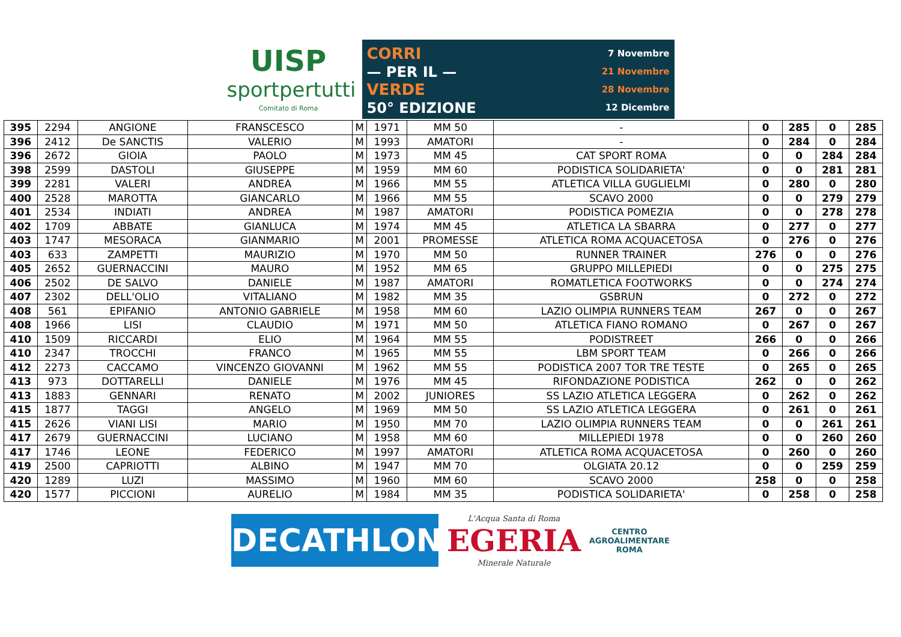UISP
sportpertutti
Comitato di Roma
CORRI
— PER IL —
VERDE
50° EDIZIONE
7 Novembre
21 Novembre
28 Novembre
12 Dicembre
| 395 | 2294 | ANGIONE | FRANSCESCO | M | 1971 | MM 50 | - | 0 | 285 | 0 | 285 |
| 396 | 2412 | De SANCTIS | VALERIO | M | 1993 | AMATORI | - | 0 | 284 | 0 | 284 |
| 396 | 2672 | GIOIA | PAOLO | M | 1973 | MM 45 | CAT SPORT ROMA | 0 | 0 | 284 | 284 |
| 398 | 2599 | DASTOLI | GIUSEPPE | M | 1959 | MM 60 | PODISTICA SOLIDARIETA' | 0 | 0 | 281 | 281 |
| 399 | 2281 | VALERI | ANDREA | M | 1966 | MM 55 | ATLETICA VILLA GUGLIELMI | 0 | 280 | 0 | 280 |
| 400 | 2528 | MAROTTA | GIANCARLO | M | 1966 | MM 55 | SCAVO 2000 | 0 | 0 | 279 | 279 |
| 401 | 2534 | INDIATI | ANDREA | M | 1987 | AMATORI | PODISTICA POMEZIA | 0 | 0 | 278 | 278 |
| 402 | 1709 | ABBATE | GIANLUCA | M | 1974 | MM 45 | ATLETICA LA SBARRA | 0 | 277 | 0 | 277 |
| 403 | 1747 | MESORACA | GIANMARIO | M | 2001 | PROMESSE | ATLETICA ROMA ACQUACETOSA | 0 | 276 | 0 | 276 |
| 403 | 633 | ZAMPETTI | MAURIZIO | M | 1970 | MM 50 | RUNNER TRAINER | 276 | 0 | 0 | 276 |
| 405 | 2652 | GUERNACCINI | MAURO | M | 1952 | MM 65 | GRUPPO MILLEPIEDI | 0 | 0 | 275 | 275 |
| 406 | 2502 | DE SALVO | DANIELE | M | 1987 | AMATORI | ROMATLETICA FOOTWORKS | 0 | 0 | 274 | 274 |
| 407 | 2302 | DELL'OLIO | VITALIANO | M | 1982 | MM 35 | GSBRUN | 0 | 272 | 0 | 272 |
| 408 | 561 | EPIFANIO | ANTONIO GABRIELE | M | 1958 | MM 60 | LAZIO OLIMPIA RUNNERS TEAM | 267 | 0 | 0 | 267 |
| 408 | 1966 | LISI | CLAUDIO | M | 1971 | MM 50 | ATLETICA FIANO ROMANO | 0 | 267 | 0 | 267 |
| 410 | 1509 | RICCARDI | ELIO | M | 1964 | MM 55 | PODISTREET | 266 | 0 | 0 | 266 |
| 410 | 2347 | TROCCHI | FRANCO | M | 1965 | MM 55 | LBM SPORT TEAM | 0 | 266 | 0 | 266 |
| 412 | 2273 | CACCAMO | VINCENZO GIOVANNI | M | 1962 | MM 55 | PODISTICA 2007 TOR TRE TESTE | 0 | 265 | 0 | 265 |
| 413 | 973 | DOTTARELLI | DANIELE | M | 1976 | MM 45 | RIFONDAZIONE PODISTICA | 262 | 0 | 0 | 262 |
| 413 | 1883 | GENNARI | RENATO | M | 2002 | JUNIORES | SS LAZIO ATLETICA LEGGERA | 0 | 262 | 0 | 262 |
| 415 | 1877 | TAGGI | ANGELO | M | 1969 | MM 50 | SS LAZIO ATLETICA LEGGERA | 0 | 261 | 0 | 261 |
| 415 | 2626 | VIANI LISI | MARIO | M | 1950 | MM 70 | LAZIO OLIMPIA RUNNERS TEAM | 0 | 0 | 261 | 261 |
| 417 | 2679 | GUERNACCINI | LUCIANO | M | 1958 | MM 60 | MILLEPIEDI 1978 | 0 | 0 | 260 | 260 |
| 417 | 1746 | LEONE | FEDERICO | M | 1997 | AMATORI | ATLETICA ROMA ACQUACETOSA | 0 | 260 | 0 | 260 |
| 419 | 2500 | CAPRIOTTI | ALBINO | M | 1947 | MM 70 | OLGIATA 20.12 | 0 | 0 | 259 | 259 |
| 420 | 1289 | LUZI | MASSIMO | M | 1960 | MM 60 | SCAVO 2000 | 258 | 0 | 0 | 258 |
| 420 | 1577 | PICCIONI | AURELIO | M | 1984 | MM 35 | PODISTICA SOLIDARIETA' | 0 | 258 | 0 | 258 |
DECATHLON
L'Acqua Santa di Roma
EGERIA
Minerale Naturale
CENTRO
AGROALIMENTARE
ROMA